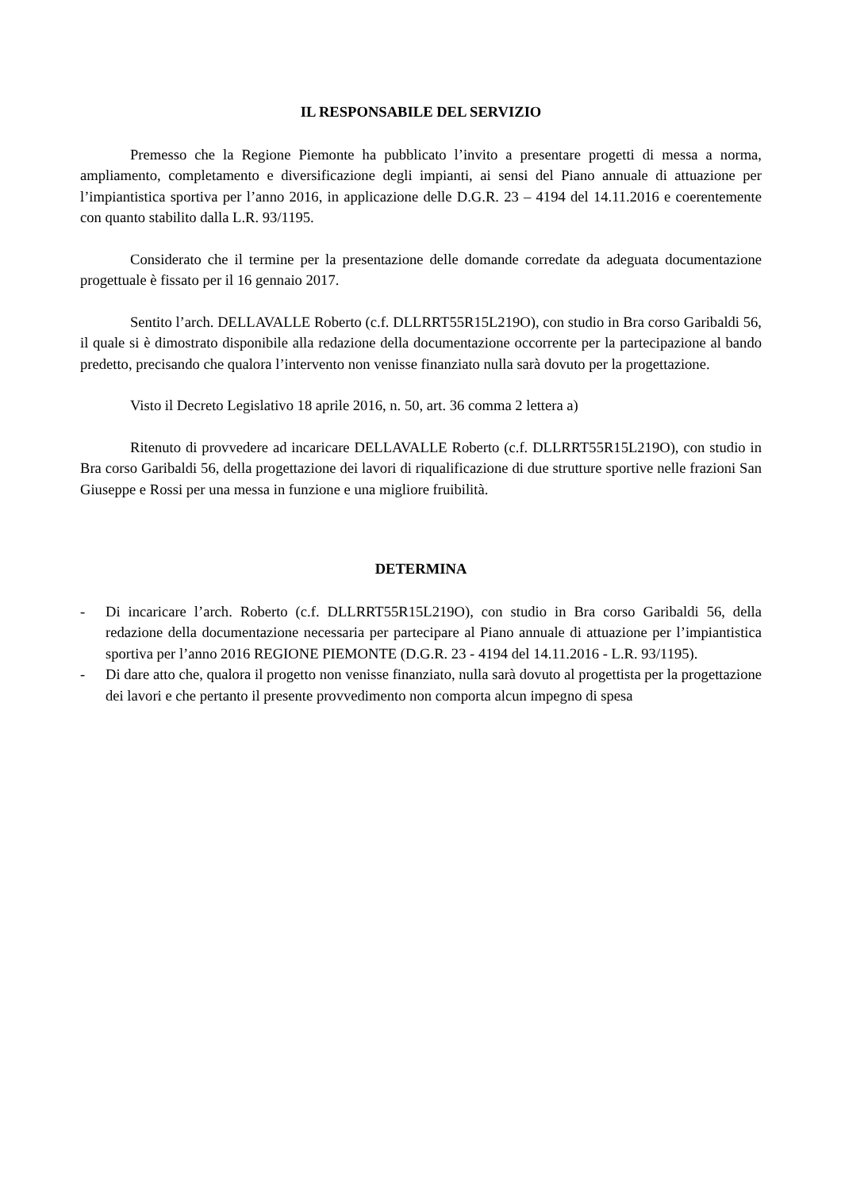IL RESPONSABILE DEL SERVIZIO
Premesso che la Regione Piemonte ha pubblicato l’invito a presentare progetti di messa a norma, ampliamento, completamento e diversificazione degli impianti, ai sensi del Piano annuale di attuazione per l’impiantistica sportiva per l’anno 2016, in applicazione delle D.G.R. 23 – 4194 del 14.11.2016 e coerentemente con quanto stabilito dalla L.R. 93/1195.
Considerato che il termine per la presentazione delle domande corredate da adeguata documentazione progettuale è fissato per il 16 gennaio 2017.
Sentito l’arch. DELLAVALLE Roberto (c.f. DLLRRT55R15L219O), con studio in Bra corso Garibaldi 56, il quale si è dimostrato disponibile alla redazione della documentazione occorrente per la partecipazione al bando predetto, precisando che qualora l’intervento non venisse finanziato nulla sarà dovuto per la progettazione.
Visto il Decreto Legislativo 18 aprile 2016, n. 50, art. 36 comma 2 lettera a)
Ritenuto di provvedere ad incaricare DELLAVALLE Roberto (c.f. DLLRRT55R15L219O), con studio in Bra corso Garibaldi 56, della progettazione dei lavori di riqualificazione di due strutture sportive nelle frazioni San Giuseppe e Rossi per una messa in funzione e una migliore fruibilità.
DETERMINA
- Di incaricare l’arch. Roberto (c.f. DLLRRT55R15L219O), con studio in Bra corso Garibaldi 56, della redazione della documentazione necessaria per partecipare al Piano annuale di attuazione per l’impiantistica sportiva per l’anno 2016 REGIONE PIEMONTE (D.G.R. 23 - 4194 del 14.11.2016 - L.R. 93/1195).
- Di dare atto che, qualora il progetto non venisse finanziato, nulla sarà dovuto al progettista per la progettazione dei lavori e che pertanto il presente provvedimento non comporta alcun impegno di spesa